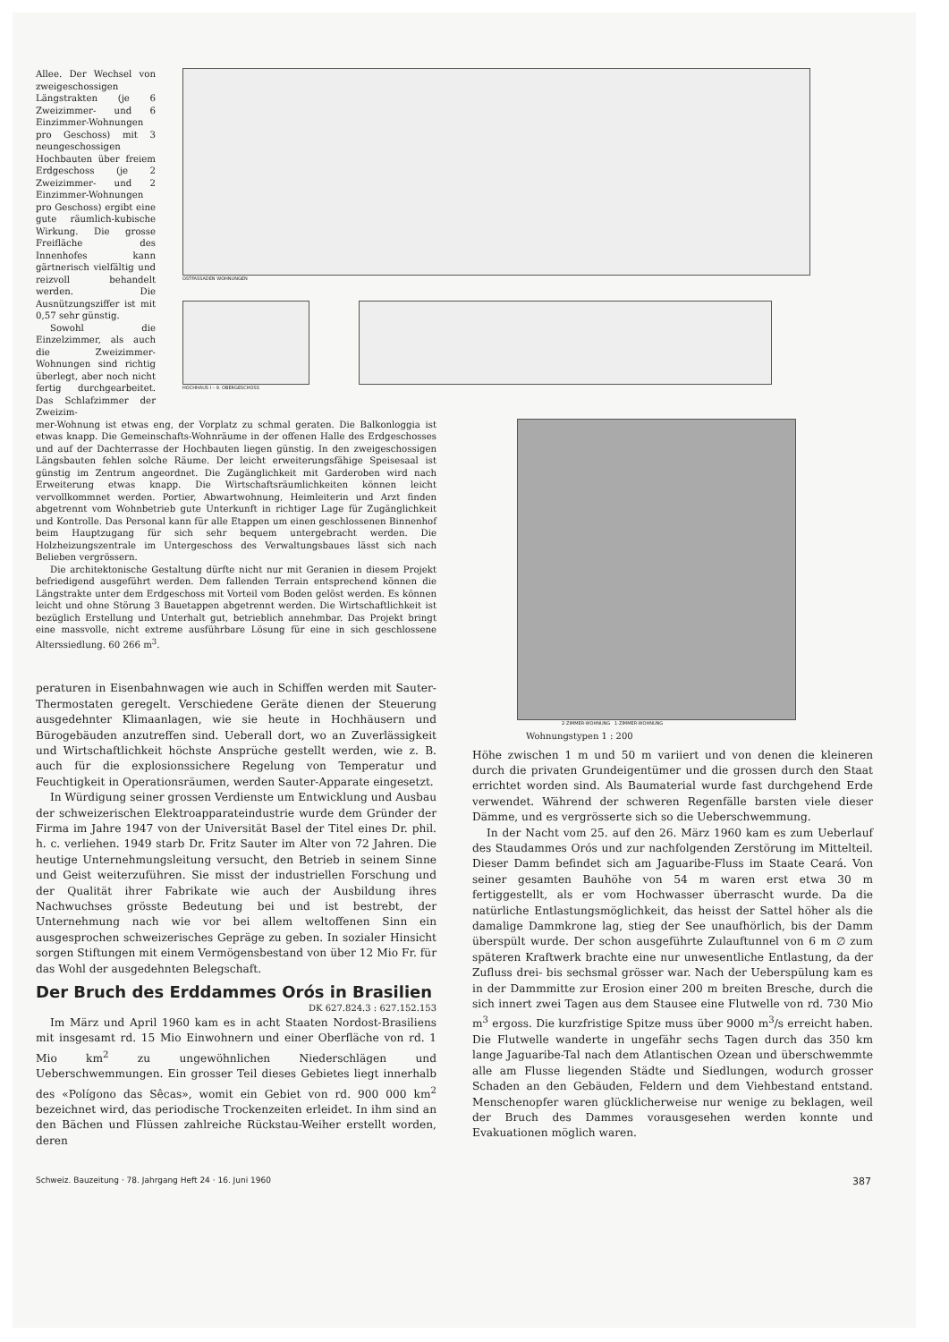Allee. Der Wechsel von zweigeschossigen Längstrakten (je 6 Zweizimmer- und 6 Einzimmer-Wohnungen pro Geschoss) mit 3 neungeschossigen Hochbauten über freiem Erdgeschoss (je 2 Zweizimmer- und 2 Einzimmer-Wohnungen pro Geschoss) ergibt eine gute räumlich-kubische Wirkung. Die grosse Freifläche des Innenhofes kann gärtnerisch vielfältig und reizvoll behandelt werden. Die Ausnützungsziffer ist mit 0,57 sehr günstig.
Sowohl die Einzelzimmer, als auch die Zweizimmer-Wohnungen sind richtig überlegt, aber noch nicht fertig durchgearbeitet. Das Schlafzimmer der Zweizim-
OSTFASSADEN WOHNUNGEN
HOCHHAUS I – 9. OBERGESCHOSS
mer-Wohnung ist etwas eng, der Vorplatz zu schmal geraten. Die Balkonloggia ist etwas knapp. Die Gemeinschafts-Wohnräume in der offenen Halle des Erdgeschosses und auf der Dachterrasse der Hochbauten liegen günstig. In den zweigeschossigen Längsbauten fehlen solche Räume. Der leicht erweiterungsfähige Speisesaal ist günstig im Zentrum angeordnet. Die Zugänglichkeit mit Garderoben wird nach Erweiterung etwas knapp. Die Wirtschaftsräumlichkeiten können leicht vervollkommnet werden. Portier, Abwartwohnung, Heimleiterin und Arzt finden abgetrennt vom Wohnbetrieb gute Unterkunft in richtiger Lage für Zugänglichkeit und Kontrolle. Das Personal kann für alle Etappen um einen geschlossenen Binnenhof beim Hauptzugang für sich sehr bequem untergebracht werden. Die Holzheizungszentrale im Untergeschoss des Verwaltungsbaues lässt sich nach Belieben vergrössern.
Die architektonische Gestaltung dürfte nicht nur mit Geranien in diesem Projekt befriedigend ausgeführt werden. Dem fallenden Terrain entsprechend können die Längstrakte unter dem Erdgeschoss mit Vorteil vom Boden gelöst werden. Es können leicht und ohne Störung 3 Bauetappen abgetrennt werden. Die Wirtschaftlichkeit ist bezüglich Erstellung und Unterhalt gut, betrieblich annehmbar. Das Projekt bringt eine massvolle, nicht extreme ausführbare Lösung für eine in sich geschlossene Alterssiedlung. 60 266 m<sup>3</sup>.
peraturen in Eisenbahnwagen wie auch in Schiffen werden mit Sauter-Thermostaten geregelt. Verschiedene Geräte dienen der Steuerung ausgedehnter Klimaanlagen, wie sie heute in Hochhäusern und Bürogebäuden anzutreffen sind. Ueberall dort, wo an Zuverlässigkeit und Wirtschaftlichkeit höchste Ansprüche gestellt werden, wie z. B. auch für die explosionssichere Regelung von Temperatur und Feuchtigkeit in Operationsräumen, werden Sauter-Apparate eingesetzt.
In Würdigung seiner grossen Verdienste um Entwicklung und Ausbau der schweizerischen Elektroapparateindustrie wurde dem Gründer der Firma im Jahre 1947 von der Universität Basel der Titel eines Dr. phil. h. c. verliehen. 1949 starb Dr. Fritz Sauter im Alter von 72 Jahren. Die heutige Unternehmungsleitung versucht, den Betrieb in seinem Sinne und Geist weiterzuführen. Sie misst der industriellen Forschung und der Qualität ihrer Fabrikate wie auch der Ausbildung ihres Nachwuchses grösste Bedeutung bei und ist bestrebt, der Unternehmung nach wie vor bei allem weltoffenen Sinn ein ausgesprochen schweizerisches Gepräge zu geben. In sozialer Hinsicht sorgen Stiftungen mit einem Vermögensbestand von über 12 Mio Fr. für das Wohl der ausgedehnten Belegschaft.
Der Bruch des Erddammes Orós in Brasilien
DK 627.824.3 : 627.152.153
Im März und April 1960 kam es in acht Staaten Nordost-Brasiliens mit insgesamt rd. 15 Mio Einwohnern und einer Oberfläche von rd. 1 Mio km<sup>2</sup> zu ungewöhnlichen Niederschlägen und Ueberschwemmungen. Ein grosser Teil dieses Gebietes liegt innerhalb des «Polígono das Sêcas», womit ein Gebiet von rd. 900 000 km<sup>2</sup> bezeichnet wird, das periodische Trockenzeiten erleidet. In ihm sind an den Bächen und Flüssen zahlreiche Rückstau-Weiher erstellt worden, deren
2-ZIMMER-WOHNUNG 1-ZIMMER-WOHNUNG
Wohnungstypen 1 : 200
Höhe zwischen 1 m und 50 m variiert und von denen die kleineren durch die privaten Grundeigentümer und die grossen durch den Staat errichtet worden sind. Als Baumaterial wurde fast durchgehend Erde verwendet. Während der schweren Regenfälle barsten viele dieser Dämme, und es vergrösserte sich so die Ueberschwemmung.
In der Nacht vom 25. auf den 26. März 1960 kam es zum Ueberlauf des Staudammes Orós und zur nachfolgenden Zerstörung im Mittelteil. Dieser Damm befindet sich am Jaguaribe-Fluss im Staate Ceará. Von seiner gesamten Bauhöhe von 54 m waren erst etwa 30 m fertiggestellt, als er vom Hochwasser überrascht wurde. Da die natürliche Entlastungsmöglichkeit, das heisst der Sattel höher als die damalige Dammkrone lag, stieg der See unaufhörlich, bis der Damm überspült wurde. Der schon ausgeführte Zulauftunnel von 6 m ∅ zum späteren Kraftwerk brachte eine nur unwesentliche Entlastung, da der Zufluss drei- bis sechsmal grösser war. Nach der Ueberspülung kam es in der Dammmitte zur Erosion einer 200 m breiten Bresche, durch die sich innert zwei Tagen aus dem Stausee eine Flutwelle von rd. 730 Mio m<sup>3</sup> ergoss. Die kurzfristige Spitze muss über 9000 m<sup>3</sup>/s erreicht haben. Die Flutwelle wanderte in ungefähr sechs Tagen durch das 350 km lange Jaguaribe-Tal nach dem Atlantischen Ozean und überschwemmte alle am Flusse liegenden Städte und Siedlungen, wodurch grosser Schaden an den Gebäuden, Feldern und dem Viehbestand entstand. Menschenopfer waren glücklicherweise nur wenige zu beklagen, weil der Bruch des Dammes vorausgesehen werden konnte und Evakuationen möglich waren.
Schweiz. Bauzeitung · 78. Jahrgang Heft 24 · 16. Juni 1960 387